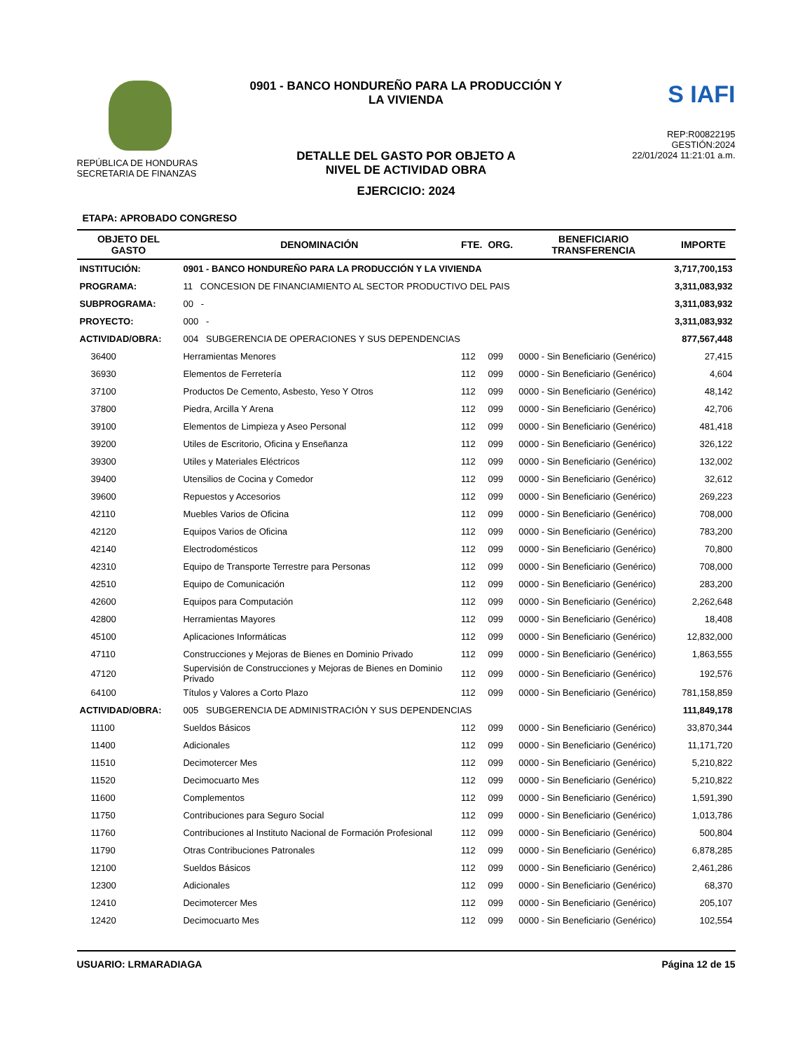REPÚBLICA DE HONDURAS
SECRETARIA DE FINANZAS
0901 - BANCO HONDUREÑO PARA LA PRODUCCIÓN Y
LA VIVIENDA
DETALLE DEL GASTO POR OBJETO A
NIVEL DE ACTIVIDAD OBRA
EJERCICIO: 2024
S IAFI
REP:R00822195
GESTIÓN:2024
22/01/2024 11:21:01 a.m.
ETAPA: APROBADO CONGRESO
| OBJETO DEL GASTO | DENOMINACIÓN | FTE. | ORG. | BENEFICIARIO TRANSFERENCIA | IMPORTE |
| --- | --- | --- | --- | --- | --- |
| INSTITUCIÓN: | 0901 - BANCO HONDUREÑO PARA LA PRODUCCIÓN Y LA VIVIENDA | | | | 3,717,700,153 |
| PROGRAMA: | 11 CONCESION DE FINANCIAMIENTO AL SECTOR PRODUCTIVO DEL PAIS | | | | 3,311,083,932 |
| SUBPROGRAMA: | 00 - | | | | 3,311,083,932 |
| PROYECTO: | 000 - | | | | 3,311,083,932 |
| ACTIVIDAD/OBRA: | 004 SUBGERENCIA DE OPERACIONES Y SUS DEPENDENCIAS | | | | 877,567,448 |
| 36400 | Herramientas Menores | 112 | 099 | 0000 - Sin Beneficiario (Genérico) | 27,415 |
| 36930 | Elementos de Ferretería | 112 | 099 | 0000 - Sin Beneficiario (Genérico) | 4,604 |
| 37100 | Productos De Cemento, Asbesto, Yeso Y Otros | 112 | 099 | 0000 - Sin Beneficiario (Genérico) | 48,142 |
| 37800 | Piedra, Arcilla Y Arena | 112 | 099 | 0000 - Sin Beneficiario (Genérico) | 42,706 |
| 39100 | Elementos de Limpieza y Aseo Personal | 112 | 099 | 0000 - Sin Beneficiario (Genérico) | 481,418 |
| 39200 | Utiles de Escritorio, Oficina y Enseñanza | 112 | 099 | 0000 - Sin Beneficiario (Genérico) | 326,122 |
| 39300 | Utiles y Materiales Eléctricos | 112 | 099 | 0000 - Sin Beneficiario (Genérico) | 132,002 |
| 39400 | Utensilios de Cocina y Comedor | 112 | 099 | 0000 - Sin Beneficiario (Genérico) | 32,612 |
| 39600 | Repuestos y Accesorios | 112 | 099 | 0000 - Sin Beneficiario (Genérico) | 269,223 |
| 42110 | Muebles Varios de Oficina | 112 | 099 | 0000 - Sin Beneficiario (Genérico) | 708,000 |
| 42120 | Equipos Varios de Oficina | 112 | 099 | 0000 - Sin Beneficiario (Genérico) | 783,200 |
| 42140 | Electrodomésticos | 112 | 099 | 0000 - Sin Beneficiario (Genérico) | 70,800 |
| 42310 | Equipo de Transporte Terrestre para Personas | 112 | 099 | 0000 - Sin Beneficiario (Genérico) | 708,000 |
| 42510 | Equipo de Comunicación | 112 | 099 | 0000 - Sin Beneficiario (Genérico) | 283,200 |
| 42600 | Equipos para Computación | 112 | 099 | 0000 - Sin Beneficiario (Genérico) | 2,262,648 |
| 42800 | Herramientas Mayores | 112 | 099 | 0000 - Sin Beneficiario (Genérico) | 18,408 |
| 45100 | Aplicaciones Informáticas | 112 | 099 | 0000 - Sin Beneficiario (Genérico) | 12,832,000 |
| 47110 | Construcciones y Mejoras de Bienes en Dominio Privado | 112 | 099 | 0000 - Sin Beneficiario (Genérico) | 1,863,555 |
| 47120 | Supervisión de Construcciones y Mejoras de Bienes en Dominio Privado | 112 | 099 | 0000 - Sin Beneficiario (Genérico) | 192,576 |
| 64100 | Títulos y Valores a Corto Plazo | 112 | 099 | 0000 - Sin Beneficiario (Genérico) | 781,158,859 |
| ACTIVIDAD/OBRA: | 005 SUBGERENCIA DE ADMINISTRACIÓN Y SUS DEPENDENCIAS | | | | 111,849,178 |
| 11100 | Sueldos Básicos | 112 | 099 | 0000 - Sin Beneficiario (Genérico) | 33,870,344 |
| 11400 | Adicionales | 112 | 099 | 0000 - Sin Beneficiario (Genérico) | 11,171,720 |
| 11510 | Decimotercer Mes | 112 | 099 | 0000 - Sin Beneficiario (Genérico) | 5,210,822 |
| 11520 | Decimocuarto Mes | 112 | 099 | 0000 - Sin Beneficiario (Genérico) | 5,210,822 |
| 11600 | Complementos | 112 | 099 | 0000 - Sin Beneficiario (Genérico) | 1,591,390 |
| 11750 | Contribuciones para Seguro Social | 112 | 099 | 0000 - Sin Beneficiario (Genérico) | 1,013,786 |
| 11760 | Contribuciones al Instituto Nacional de Formación Profesional | 112 | 099 | 0000 - Sin Beneficiario (Genérico) | 500,804 |
| 11790 | Otras Contribuciones Patronales | 112 | 099 | 0000 - Sin Beneficiario (Genérico) | 6,878,285 |
| 12100 | Sueldos Básicos | 112 | 099 | 0000 - Sin Beneficiario (Genérico) | 2,461,286 |
| 12300 | Adicionales | 112 | 099 | 0000 - Sin Beneficiario (Genérico) | 68,370 |
| 12410 | Decimotercer Mes | 112 | 099 | 0000 - Sin Beneficiario (Genérico) | 205,107 |
| 12420 | Decimocuarto Mes | 112 | 099 | 0000 - Sin Beneficiario (Genérico) | 102,554 |
USUARIO: LRMARADIAGA Página 12 de 15